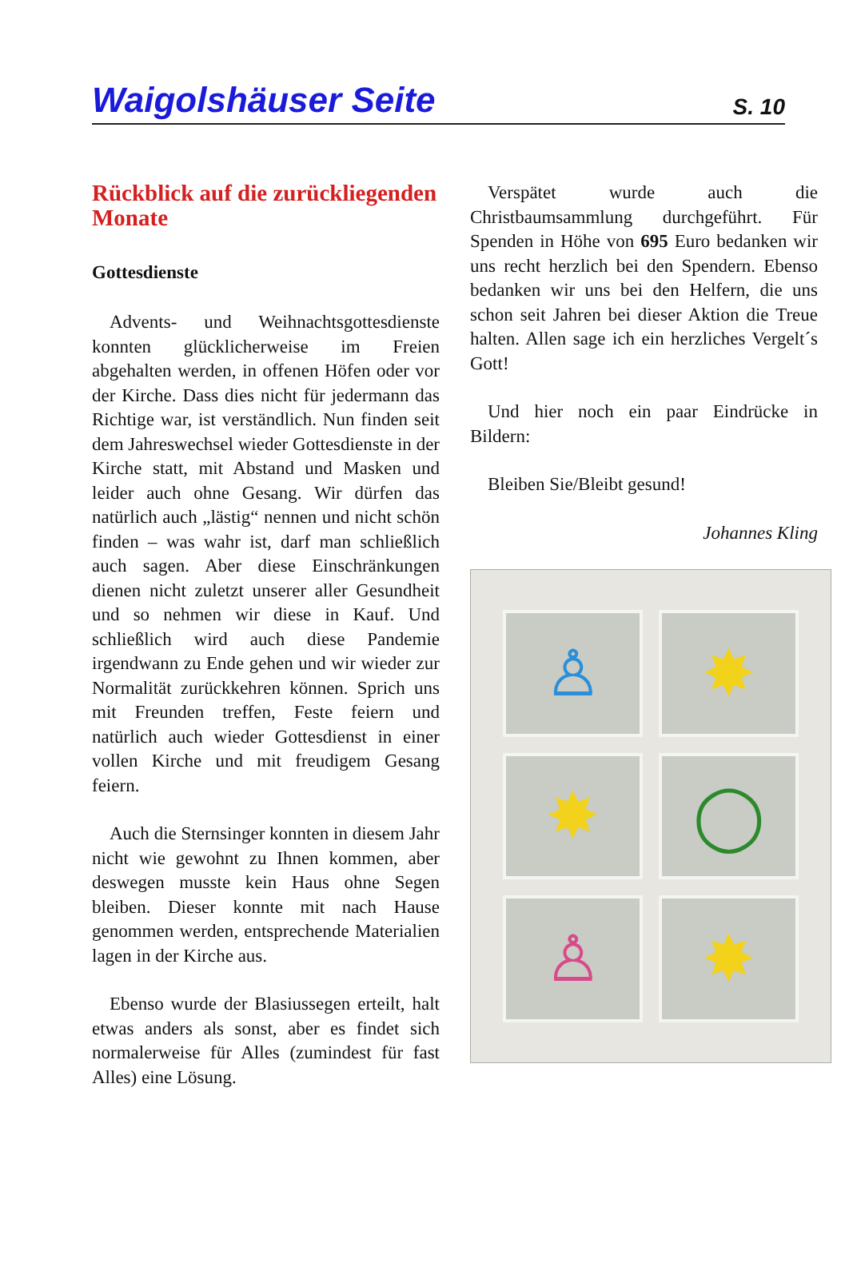Waigolshäuser Seite
S. 10
Rückblick auf die zurücklie­genden Monate
Gottesdienste
Advents- und Weihnachtsgottesdienste konnten glücklicherweise im Freien abgehalten werden, in offenen Höfen oder vor der Kirche. Dass dies nicht für jedermann das Richtige war, ist verständlich. Nun finden seit dem Jahreswechsel wieder Gottesdienste in der Kirche statt, mit Abstand und Masken und leider auch ohne Gesang. Wir dürfen das natürlich auch „lästig“ nennen und nicht schön finden – was wahr ist, darf man schließlich auch sagen. Aber diese Einschränkungen dienen nicht zuletzt unserer aller Gesundheit und so nehmen wir diese in Kauf. Und schließlich wird auch diese Pandemie irgendwann zu Ende gehen und wir wieder zur Normalität zurückkehren können. Sprich uns mit Freunden treffen, Feste feiern und natürlich auch wieder Gottesdienst in einer vollen Kirche und mit freudigem Gesang feiern.
Auch die Sternsinger konnten in diesem Jahr nicht wie gewohnt zu Ihnen kommen, aber deswegen musste kein Haus ohne Segen bleiben. Dieser konnte mit nach Hause genommen werden, entsprechende Materialien lagen in der Kirche aus.
Ebenso wurde der Blasiussegen erteilt, halt etwas anders als sonst, aber es findet sich normalerweise für Alles (zumindest für fast Alles) eine Lösung.
Verspätet wurde auch die Christbaumsammlung durchgeführt. Für Spenden in Höhe von 695 Euro bedanken wir uns recht herzlich bei den Spendern. Ebenso bedanken wir uns bei den Helfern, die uns schon seit Jahren bei dieser Aktion die Treue halten. Allen sage ich ein herzliches Vergelt´s Gott!
Und hier noch ein paar Eindrücke in Bildern:
Bleiben Sie/Bleibt gesund!
Johannes Kling
♙
✸
✸
◯
♙
✸